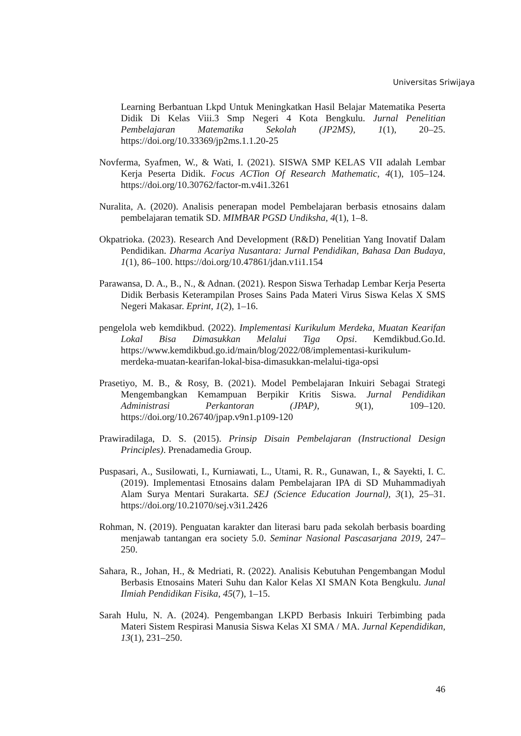Universitas Sriwijaya
Learning Berbantuan Lkpd Untuk Meningkatkan Hasil Belajar Matematika Peserta Didik Di Kelas Viii.3 Smp Negeri 4 Kota Bengkulu. Jurnal Penelitian Pembelajaran Matematika Sekolah (JP2MS), 1(1), 20–25. https://doi.org/10.33369/jp2ms.1.1.20-25
Novferma, Syafmen, W., & Wati, I. (2021). SISWA SMP KELAS VII adalah Lembar Kerja Peserta Didik. Focus ACTion Of Research Mathematic, 4(1), 105–124. https://doi.org/10.30762/factor-m.v4i1.3261
Nuralita, A. (2020). Analisis penerapan model Pembelajaran berbasis etnosains dalam pembelajaran tematik SD. MIMBAR PGSD Undiksha, 4(1), 1–8.
Okpatrioka. (2023). Research And Development (R&D) Penelitian Yang Inovatif Dalam Pendidikan. Dharma Acariya Nusantara: Jurnal Pendidikan, Bahasa Dan Budaya, 1(1), 86–100. https://doi.org/10.47861/jdan.v1i1.154
Parawansa, D. A., B., N., & Adnan. (2021). Respon Siswa Terhadap Lembar Kerja Peserta Didik Berbasis Keterampilan Proses Sains Pada Materi Virus Siswa Kelas X SMS Negeri Makasar. Eprint, 1(2), 1–16.
pengelola web kemdikbud. (2022). Implementasi Kurikulum Merdeka, Muatan Kearifan Lokal Bisa Dimasukkan Melalui Tiga Opsi. Kemdikbud.Go.Id. https://www.kemdikbud.go.id/main/blog/2022/08/implementasi-kurikulum-merdeka-muatan-kearifan-lokal-bisa-dimasukkan-melalui-tiga-opsi
Prasetiyo, M. B., & Rosy, B. (2021). Model Pembelajaran Inkuiri Sebagai Strategi Mengembangkan Kemampuan Berpikir Kritis Siswa. Jurnal Pendidikan Administrasi Perkantoran (JPAP), 9(1), 109–120. https://doi.org/10.26740/jpap.v9n1.p109-120
Prawiradilaga, D. S. (2015). Prinsip Disain Pembelajaran (Instructional Design Principles). Prenadamedia Group.
Puspasari, A., Susilowati, I., Kurniawati, L., Utami, R. R., Gunawan, I., & Sayekti, I. C. (2019). Implementasi Etnosains dalam Pembelajaran IPA di SD Muhammadiyah Alam Surya Mentari Surakarta. SEJ (Science Education Journal), 3(1), 25–31. https://doi.org/10.21070/sej.v3i1.2426
Rohman, N. (2019). Penguatan karakter dan literasi baru pada sekolah berbasis boarding menjawab tantangan era society 5.0. Seminar Nasional Pascasarjana 2019, 247–250.
Sahara, R., Johan, H., & Medriati, R. (2022). Analisis Kebutuhan Pengembangan Modul Berbasis Etnosains Materi Suhu dan Kalor Kelas XI SMAN Kota Bengkulu. Junal Ilmiah Pendidikan Fisika, 45(7), 1–15.
Sarah Hulu, N. A. (2024). Pengembangan LKPD Berbasis Inkuiri Terbimbing pada Materi Sistem Respirasi Manusia Siswa Kelas XI SMA / MA. Jurnal Kependidikan, 13(1), 231–250.
46